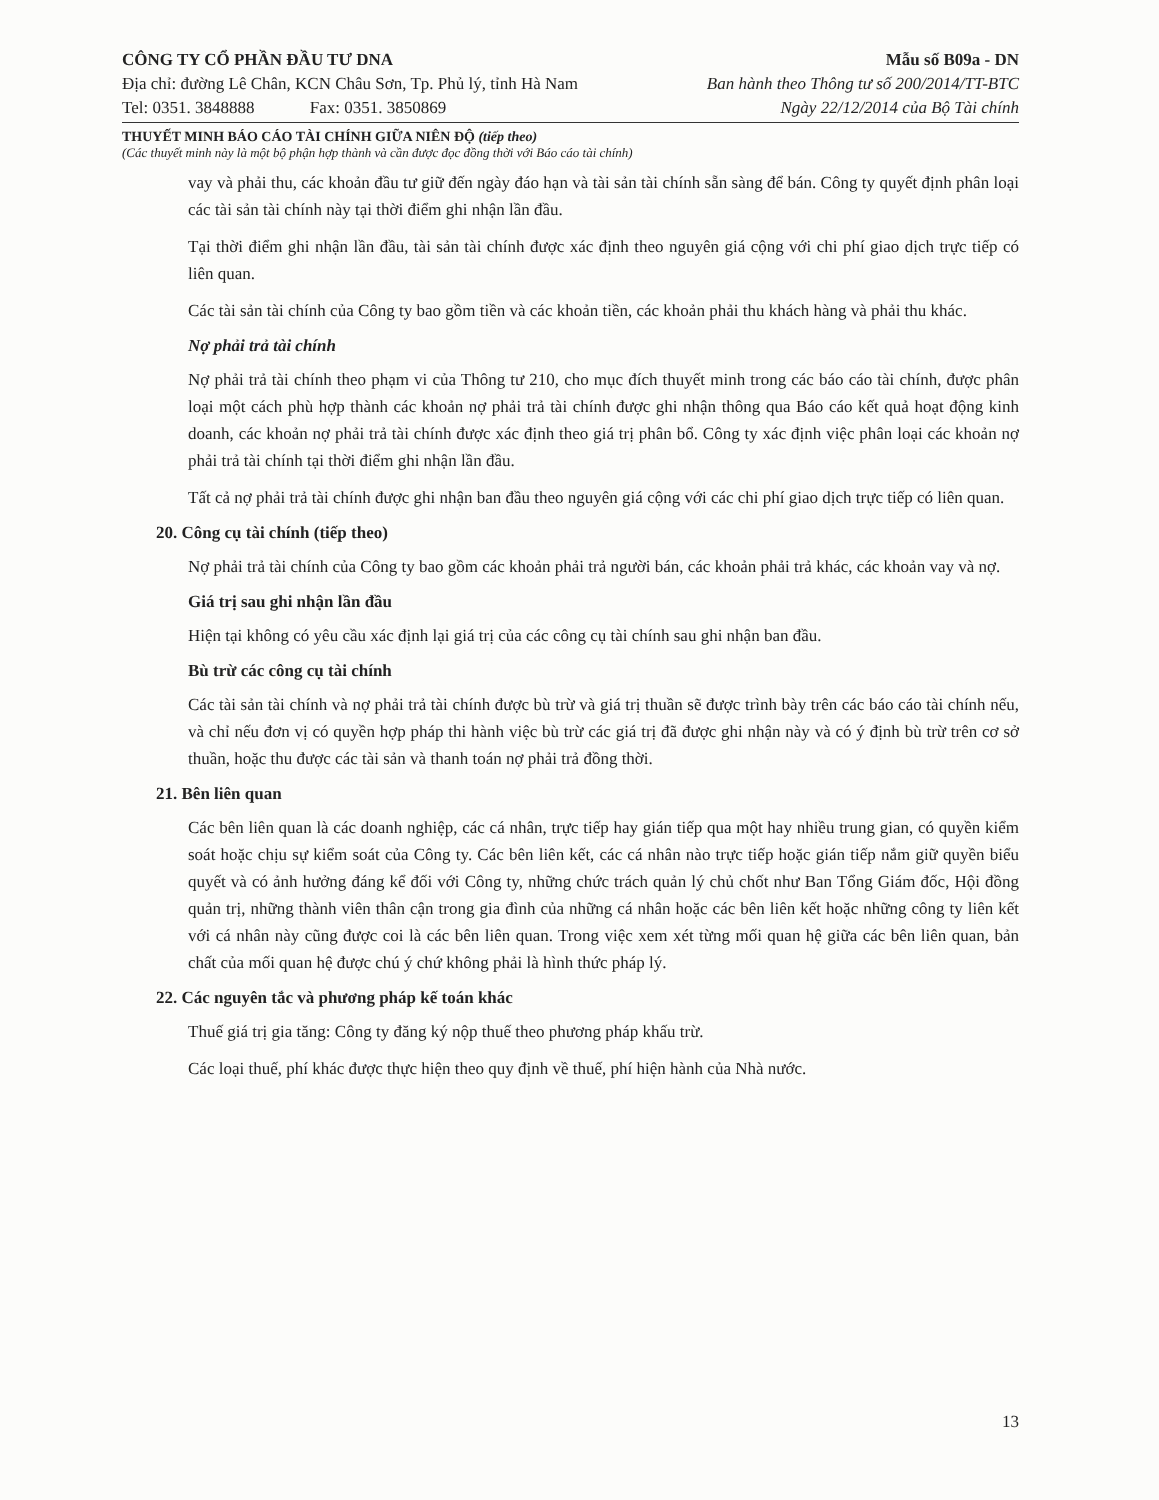CÔNG TY CỔ PHẦN ĐẦU TƯ DNA
Địa chỉ: đường Lê Chân, KCN Châu Sơn, Tp. Phủ lý, tỉnh Hà Nam
Tel: 0351. 3848888 Fax: 0351. 3850869
Mẫu số B09a - DN
Ban hành theo Thông tư số 200/2014/TT-BTC
Ngày 22/12/2014 của Bộ Tài chính
THUYẾT MINH BÁO CÁO TÀI CHÍNH GIỮA NIÊN ĐỘ (tiếp theo)
(Các thuyết minh này là một bộ phận hợp thành và cần được đọc đồng thời với Báo cáo tài chính)
vay và phải thu, các khoản đầu tư giữ đến ngày đáo hạn và tài sản tài chính sẵn sàng để bán. Công ty quyết định phân loại các tài sản tài chính này tại thời điểm ghi nhận lần đầu.
Tại thời điểm ghi nhận lần đầu, tài sản tài chính được xác định theo nguyên giá cộng với chi phí giao dịch trực tiếp có liên quan.
Các tài sản tài chính của Công ty bao gồm tiền và các khoản tiền, các khoản phải thu khách hàng và phải thu khác.
Nợ phải trả tài chính
Nợ phải trả tài chính theo phạm vi của Thông tư 210, cho mục đích thuyết minh trong các báo cáo tài chính, được phân loại một cách phù hợp thành các khoản nợ phải trả tài chính được ghi nhận thông qua Báo cáo kết quả hoạt động kinh doanh, các khoản nợ phải trả tài chính được xác định theo giá trị phân bổ. Công ty xác định việc phân loại các khoản nợ phải trả tài chính tại thời điểm ghi nhận lần đầu.
Tất cả nợ phải trả tài chính được ghi nhận ban đầu theo nguyên giá cộng với các chi phí giao dịch trực tiếp có liên quan.
20. Công cụ tài chính (tiếp theo)
Nợ phải trả tài chính của Công ty bao gồm các khoản phải trả người bán, các khoản phải trả khác, các khoản vay và nợ.
Giá trị sau ghi nhận lần đầu
Hiện tại không có yêu cầu xác định lại giá trị của các công cụ tài chính sau ghi nhận ban đầu.
Bù trừ các công cụ tài chính
Các tài sản tài chính và nợ phải trả tài chính được bù trừ và giá trị thuần sẽ được trình bày trên các báo cáo tài chính nếu, và chỉ nếu đơn vị có quyền hợp pháp thi hành việc bù trừ các giá trị đã được ghi nhận này và có ý định bù trừ trên cơ sở thuần, hoặc thu được các tài sản và thanh toán nợ phải trả đồng thời.
21. Bên liên quan
Các bên liên quan là các doanh nghiệp, các cá nhân, trực tiếp hay gián tiếp qua một hay nhiều trung gian, có quyền kiểm soát hoặc chịu sự kiểm soát của Công ty. Các bên liên kết, các cá nhân nào trực tiếp hoặc gián tiếp nắm giữ quyền biểu quyết và có ảnh hưởng đáng kể đối với Công ty, những chức trách quản lý chủ chốt như Ban Tổng Giám đốc, Hội đồng quản trị, những thành viên thân cận trong gia đình của những cá nhân hoặc các bên liên kết hoặc những công ty liên kết với cá nhân này cũng được coi là các bên liên quan. Trong việc xem xét từng mối quan hệ giữa các bên liên quan, bản chất của mối quan hệ được chú ý chứ không phải là hình thức pháp lý.
22. Các nguyên tắc và phương pháp kế toán khác
Thuế giá trị gia tăng: Công ty đăng ký nộp thuế theo phương pháp khấu trừ.
Các loại thuế, phí khác được thực hiện theo quy định về thuế, phí hiện hành của Nhà nước.
13